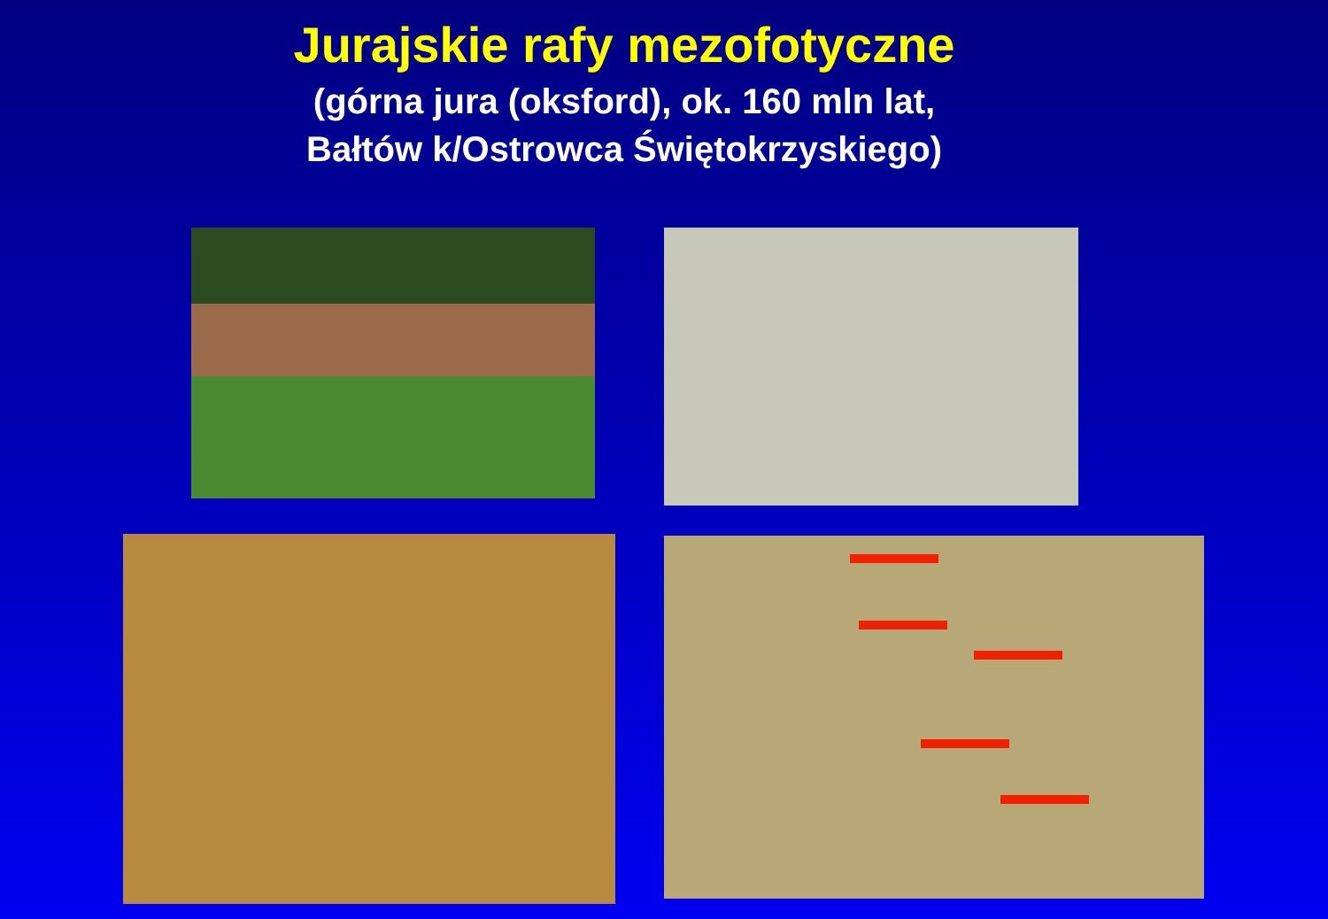Jurajskie rafy mezofotyczne
(górna jura (oksford), ok. 160 mln lat,
Bałtów k/Ostrowca Świętokrzyskiego)